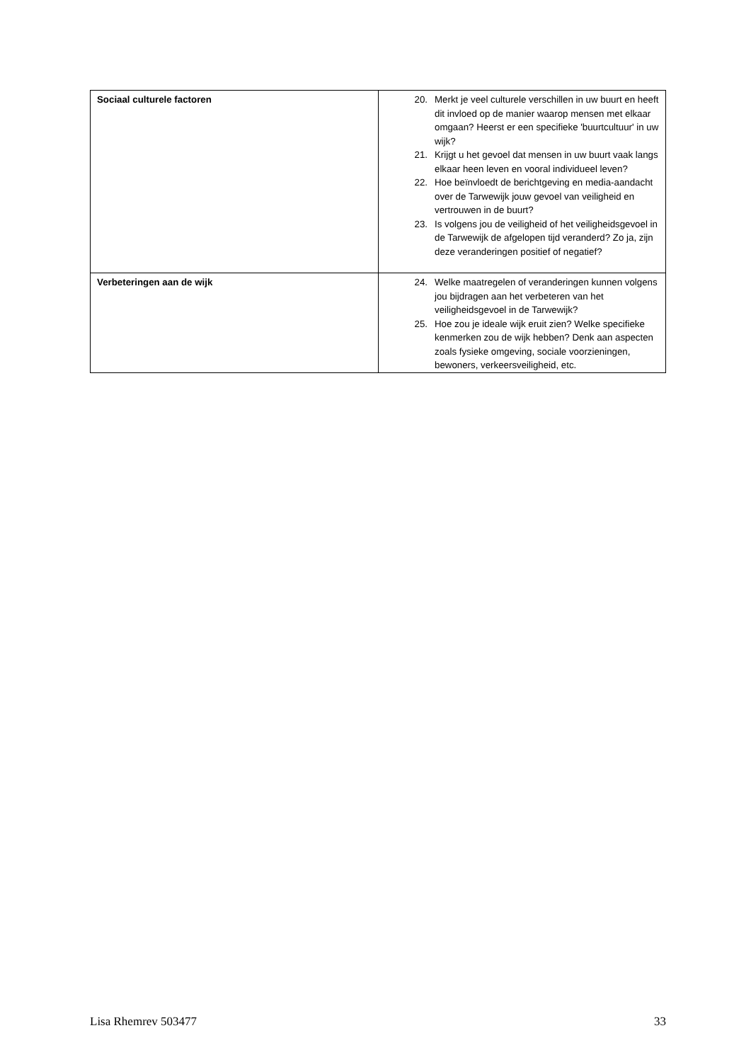| Sociaal culturele factoren | 20. Merkt je veel culturele verschillen in uw buurt en heeft dit invloed op de manier waarop mensen met elkaar omgaan? Heerst er een specifieke 'buurtcultuur' in uw wijk? 21. Krijgt u het gevoel dat mensen in uw buurt vaak langs elkaar heen leven en vooral individueel leven? 22. Hoe beïnvloedt de berichtgeving en media-aandacht over de Tarwewijk jouw gevoel van veiligheid en vertrouwen in de buurt? 23. Is volgens jou de veiligheid of het veiligheidsgevoel in de Tarwewijk de afgelopen tijd veranderd? Zo ja, zijn deze veranderingen positief of negatief? |
| Verbeteringen aan de wijk | 24. Welke maatregelen of veranderingen kunnen volgens jou bijdragen aan het verbeteren van het veiligheidsgevoel in de Tarwewijk? 25. Hoe zou je ideale wijk eruit zien? Welke specifieke kenmerken zou de wijk hebben? Denk aan aspecten zoals fysieke omgeving, sociale voorzieningen, bewoners, verkeersveiligheid, etc. |
Lisa Rhemrev 503477 33